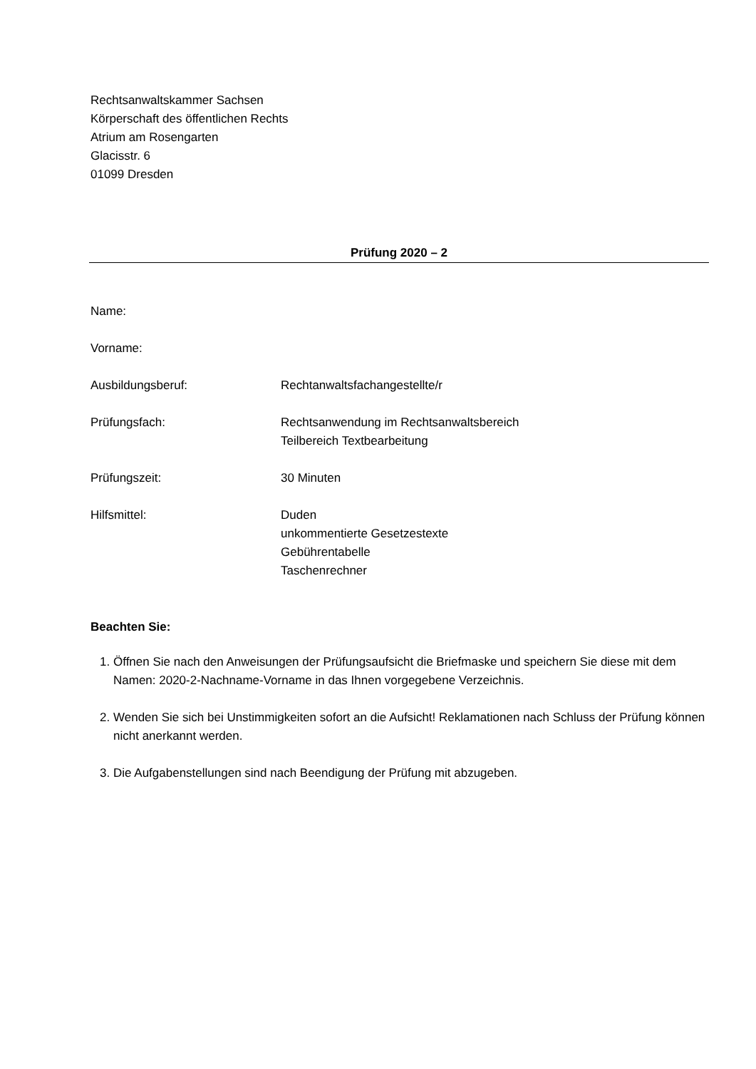Rechtsanwaltskammer Sachsen
Körperschaft des öffentlichen Rechts
Atrium am Rosengarten
Glacisstr. 6
01099 Dresden
Prüfung 2020 – 2
Name:
Vorname:
Ausbildungsberuf: Rechtanwaltsfachangestellte/r
Prüfungsfach: Rechtsanwendung im Rechtsanwaltsbereich
Teilbereich Textbearbeitung
Prüfungszeit: 30 Minuten
Hilfsmittel: Duden
unkommentierte Gesetzestexte
Gebührentabelle
Taschenrechner
Beachten Sie:
1. Öffnen Sie nach den Anweisungen der Prüfungsaufsicht die Briefmaske und speichern Sie diese mit dem Namen: 2020-2-Nachname-Vorname in das Ihnen vorgegebene Verzeichnis.
2. Wenden Sie sich bei Unstimmigkeiten sofort an die Aufsicht! Reklamationen nach Schluss der Prüfung können nicht anerkannt werden.
3. Die Aufgabenstellungen sind nach Beendigung der Prüfung mit abzugeben.